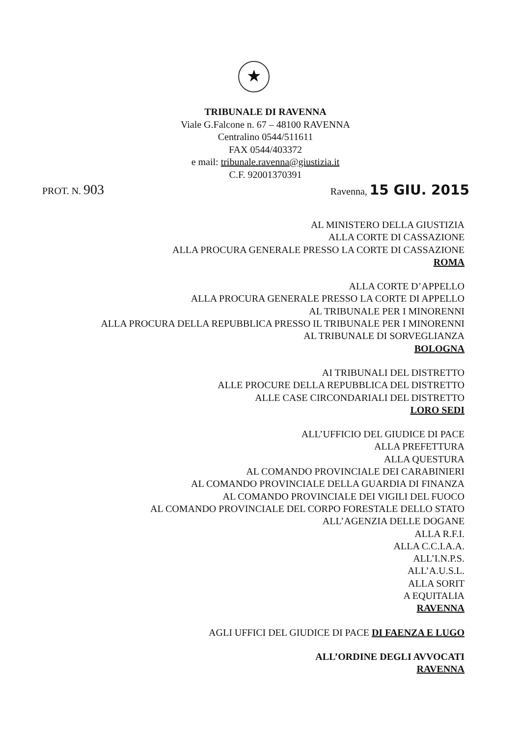★
TRIBUNALE DI RAVENNA
Viale G.Falcone n. 67 – 48100 RAVENNA
Centralino 0544/511611
FAX 0544/403372
e mail: tribunale.ravenna@giustizia.it
C.F. 92001370391
PROT. N. 903 Ravenna, 15 GIU. 2015
AL MINISTERO DELLA GIUSTIZIA
ALLA CORTE DI CASSAZIONE
ALLA PROCURA GENERALE PRESSO LA CORTE DI CASSAZIONE
ROMA
ALLA CORTE D’APPELLO
ALLA PROCURA GENERALE PRESSO LA CORTE DI APPELLO
AL TRIBUNALE PER I MINORENNI
ALLA PROCURA DELLA REPUBBLICA PRESSO IL TRIBUNALE PER I MINORENNI
AL TRIBUNALE DI SORVEGLIANZA
BOLOGNA
AI TRIBUNALI DEL DISTRETTO
ALLE PROCURE DELLA REPUBBLICA DEL DISTRETTO
ALLE CASE CIRCONDARIALI DEL DISTRETTO
LORO SEDI
ALL’UFFICIO DEL GIUDICE DI PACE
ALLA PREFETTURA
ALLA QUESTURA
AL COMANDO PROVINCIALE DEI CARABINIERI
AL COMANDO PROVINCIALE DELLA GUARDIA DI FINANZA
AL COMANDO PROVINCIALE DEI VIGILI DEL FUOCO
AL COMANDO PROVINCIALE DEL CORPO FORESTALE DELLO STATO
ALL’AGENZIA DELLE DOGANE
ALLA R.F.I.
ALLA C.C.I.A.A.
ALL’I.N.P.S.
ALL’A.U.S.L.
ALLA SORIT
A EQUITALIA
RAVENNA
AGLI UFFICI DEL GIUDICE DI PACE DI FAENZA E LUGO
ALL’ORDINE DEGLI AVVOCATI
RAVENNA